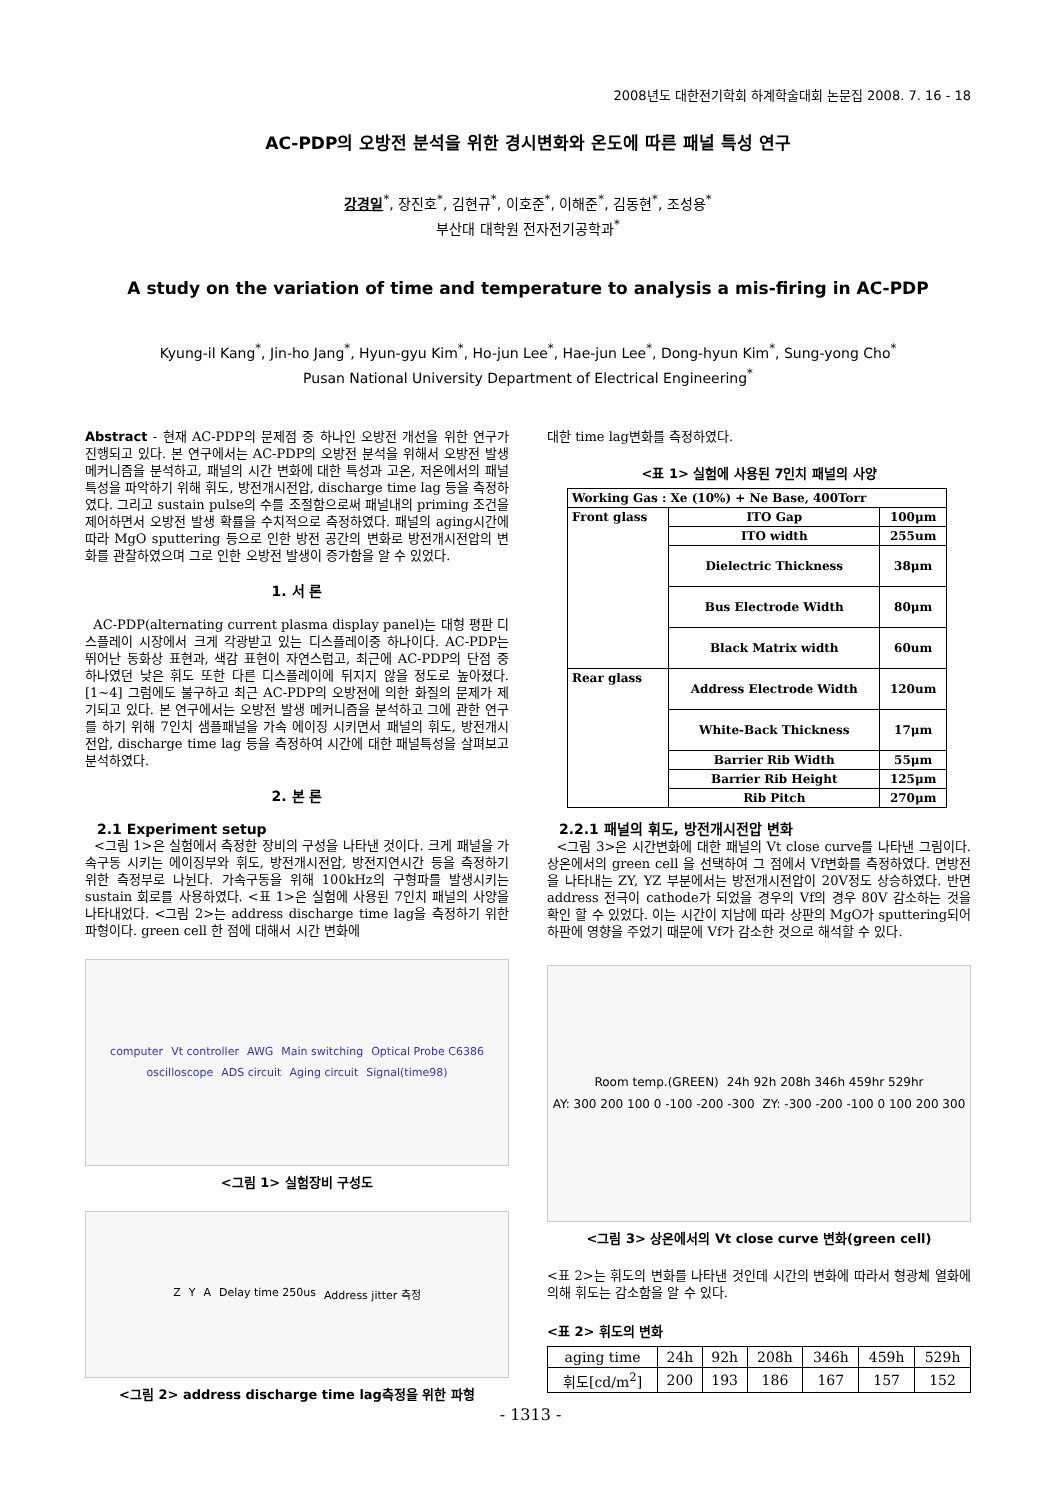2008년도 대한전기학회 하계학술대회 논문집 2008. 7. 16 - 18
AC-PDP의 오방전 분석을 위한 경시변화와 온도에 따른 패널 특성 연구
강경일<sup>*</sup>, 장진호<sup>*</sup>, 김현규<sup>*</sup>, 이호준<sup>*</sup>, 이해준<sup>*</sup>, 김동현<sup>*</sup>, 조성용<sup>*</sup>
부산대 대학원 전자전기공학과<sup>*</sup>
A study on the variation of time and temperature to analysis a mis-firing in AC-PDP
Kyung-il Kang<sup>*</sup>, Jin-ho Jang<sup>*</sup>, Hyun-gyu Kim<sup>*</sup>, Ho-jun Lee<sup>*</sup>, Hae-jun Lee<sup>*</sup>, Dong-hyun Kim<sup>*</sup>, Sung-yong Cho<sup>*</sup>
Pusan National University Department of Electrical Engineering<sup>*</sup>
Abstract - 현재 AC-PDP의 문제점 중 하나인 오방전 개선을 위한 연구가 진행되고 있다. 본 연구에서는 AC-PDP의 오방전 분석을 위해서 오방전 발생 메커니즘을 분석하고, 패널의 시간 변화에 대한 특성과 고온, 저온에서의 패널 특성을 파악하기 위해 휘도, 방전개시전압, discharge time lag 등을 측정하였다. 그리고 sustain pulse의 수를 조절함으로써 패널내의 priming 조건을 제어하면서 오방전 발생 확률을 수치적으로 측정하였다. 패널의 aging시간에 따라 MgO sputtering 등으로 인한 방전 공간의 변화로 방전개시전압의 변화를 관찰하였으며 그로 인한 오방전 발생이 증가함을 알 수 있었다.
1. 서 론
AC-PDP(alternating current plasma display panel)는 대형 평판 디스플레이 시장에서 크게 각광받고 있는 디스플레이중 하나이다. AC-PDP는 뛰어난 동화상 표현과, 색감 표현이 자연스럽고, 최근에 AC-PDP의 단점 중 하나였던 낮은 휘도 또한 다른 디스플레이에 뒤지지 않을 정도로 높아졌다.[1~4] 그럼에도 불구하고 최근 AC-PDP의 오방전에 의한 화질의 문제가 제기되고 있다. 본 연구에서는 오방전 발생 메커니즘을 분석하고 그에 관한 연구를 하기 위해 7인치 샘플패널을 가속 에이징 시키면서 패널의 휘도, 방전개시전압, discharge time lag 등을 측정하여 시간에 대한 패널특성을 살펴보고 분석하였다.
2. 본 론
2.1 Experiment setup
<그림 1>은 실험에서 측정한 장비의 구성을 나타낸 것이다. 크게 패널을 가속구동 시키는 에이징부와 휘도, 방전개시전압, 방전지연시간 등을 측정하기 위한 측정부로 나뉜다. 가속구동을 위해 100kHz의 구형파를 발생시키는 sustain 회로를 사용하였다. <표 1>은 실험에 사용된 7인치 패널의 사양을 나타내었다. <그림 2>는 address discharge time lag을 측정하기 위한 파형이다. green cell 한 점에 대해서 시간 변화에
computer Vt controller AWG Main switching Optical Probe C6386 oscilloscope ADS circuit Aging circuit Signal(time98)
<그림 1> 실험장비 구성도
Z Y A Delay time 250us Address jitter 측정
<그림 2> address discharge time lag측정을 위한 파형
대한 time lag변화를 측정하였다.
<표 1> 실험에 사용된 7인치 패널의 사양
| Working Gas : Xe (10%) + Ne Base, 400Torr | | |
| Front glass | ITO Gap | 100μm |
| | ITO width | 255um |
| | Dielectric Thickness | 38μm |
| | Bus Electrode Width | 80μm |
| | Black Matrix width | 60um |
| Rear glass | Address Electrode Width | 120um |
| | White-Back Thickness | 17μm |
| | Barrier Rib Width | 55μm |
| | Barrier Rib Height | 125μm |
| | Rib Pitch | 270μm |
2.2.1 패널의 휘도, 방전개시전압 변화
<그림 3>은 시간변화에 대한 패널의 Vt close curve를 나타낸 그림이다. 상온에서의 green cell 을 선택하여 그 점에서 Vf변화를 측정하였다. 면방전을 나타내는 ZY, YZ 부분에서는 방전개시전압이 20V정도 상승하였다. 반면 address 전극이 cathode가 되었을 경우의 Vf의 경우 80V 감소하는 것을 확인 할 수 있었다. 이는 시간이 지남에 따라 상판의 MgO가 sputtering되어 하판에 영향을 주었기 때문에 Vf가 감소한 것으로 해석할 수 있다.
Room temp.(GREEN) 24h 92h 208h 346h 459hr 529hr AY: 300 200 100 0 -100 -200 -300 ZY: -300 -200 -100 0 100 200 300
<그림 3> 상온에서의 Vt close curve 변화(green cell)
<표 2>는 휘도의 변화를 나타낸 것인데 시간의 변화에 따라서 형광체 열화에 의해 휘도는 감소함을 알 수 있다.
<표 2> 휘도의 변화
| aging time | 24h | 92h | 208h | 346h | 459h | 529h |
| 휘도[cd/m<sup>2</sup>] | 200 | 193 | 186 | 167 | 157 | 152 |
- 1313 -